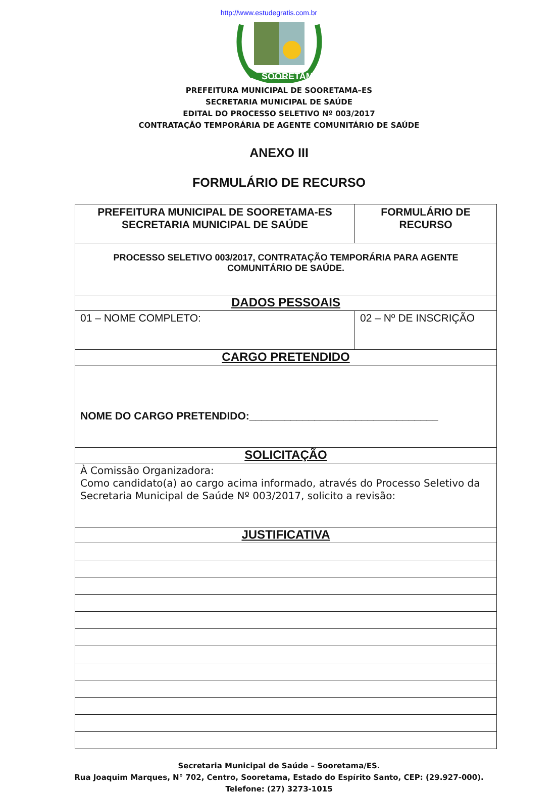http://www.estudegratis.com.br
SOORETAMA
PREFEITURA MUNICIPAL DE SOORETAMA–ES
SECRETARIA MUNICIPAL DE SAÚDE
EDITAL DO PROCESSO SELETIVO Nº 003/2017
CONTRATAÇÃO TEMPORÁRIA DE AGENTE COMUNITÁRIO DE SAÚDE
ANEXO III
FORMULÁRIO DE RECURSO
| PREFEITURA MUNICIPAL DE SOORETAMA-ES SECRETARIA MUNICIPAL DE SAÚDE | FORMULÁRIO DE RECURSO | |
| PROCESSO SELETIVO 003/2017, CONTRATAÇÃO TEMPORÁRIA PARA AGENTE COMUNITÁRIO DE SAÚDE. | | |
| DADOS PESSOAIS | | |
| 01 – NOME COMPLETO: | | 02 – Nº DE INSCRIÇÃO |
| CARGO PRETENDIDO | | |
| NOME DO CARGO PRETENDIDO:________________________________ | | |
| SOLICITAÇÃO | | |
| À Comissão Organizadora: Como candidato(a) ao cargo acima informado, através do Processo Seletivo da Secretaria Municipal de Saúde Nº 003/2017, solicito a revisão: | | |
| JUSTIFICATIVA | | |
Secretaria Municipal de Saúde – Sooretama/ES.
Rua Joaquim Marques, N° 702, Centro, Sooretama, Estado do Espírito Santo, CEP: (29.927-000).
Telefone: (27) 3273-1015